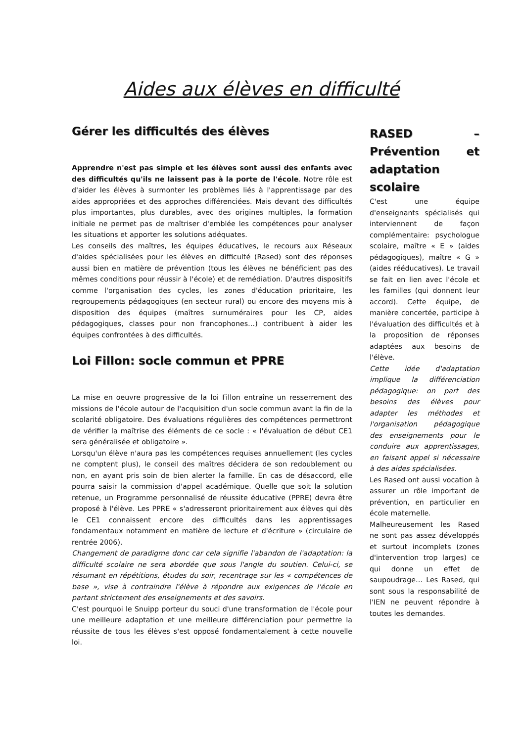Aides aux élèves en difficulté
Gérer les difficultés des élèves
Apprendre n'est pas simple et les élèves sont aussi des enfants avec des difficultés qu'ils ne laissent pas à la porte de l'école. Notre rôle est d'aider les élèves à surmonter les problèmes liés à l'apprentissage par des aides appropriées et des approches différenciées. Mais devant des difficultés plus importantes, plus durables, avec des origines multiples, la formation initiale ne permet pas de maîtriser d'emblée les compétences pour analyser les situations et apporter les solutions adéquates.
Les conseils des maîtres, les équipes éducatives, le recours aux Réseaux d'aides spécialisées pour les élèves en difficulté (Rased) sont des réponses aussi bien en matière de prévention (tous les élèves ne bénéficient pas des mêmes conditions pour réussir à l'école) et de remédiation. D'autres dispositifs comme l'organisation des cycles, les zones d'éducation prioritaire, les regroupements pédagogiques (en secteur rural) ou encore des moyens mis à disposition des équipes (maîtres surnuméraires pour les CP, aides pédagogiques, classes pour non francophones…) contribuent à aider les équipes confrontées à des difficultés.
Loi Fillon: socle commun et PPRE
La mise en oeuvre progressive de la loi Fillon entraîne un resserrement des missions de l'école autour de l'acquisition d'un socle commun avant la fin de la scolarité obligatoire. Des évaluations régulières des compétences permettront de vérifier la maîtrise des éléments de ce socle : « l'évaluation de début CE1 sera généralisée et obligatoire ».
Lorsqu'un élève n'aura pas les compétences requises annuellement (les cycles ne comptent plus), le conseil des maîtres décidera de son redoublement ou non, en ayant pris soin de bien alerter la famille. En cas de désaccord, elle pourra saisir la commission d'appel académique. Quelle que soit la solution retenue, un Programme personnalisé de réussite éducative (PPRE) devra être proposé à l'élève. Les PPRE « s'adresseront prioritairement aux élèves qui dès le CE1 connaissent encore des difficultés dans les apprentissages fondamentaux notamment en matière de lecture et d'écriture » (circulaire de rentrée 2006).
Changement de paradigme donc car cela signifie l'abandon de l'adaptation: la difficulté scolaire ne sera abordée que sous l'angle du soutien. Celui-ci, se résumant en répétitions, études du soir, recentrage sur les « compétences de base », vise à contraindre l'élève à répondre aux exigences de l'école en partant strictement des enseignements et des savoirs.
C'est pourquoi le Snuipp porteur du souci d'une transformation de l'école pour une meilleure adaptation et une meilleure différenciation pour permettre la réussite de tous les élèves s'est opposé fondamentalement à cette nouvelle loi.
RASED – Prévention et adaptation scolaire
C'est une équipe d'enseignants spécialisés qui interviennent de façon complémentaire: psychologue scolaire, maître « E » (aides pédagogiques), maître « G » (aides rééducatives). Le travail se fait en lien avec l'école et les familles (qui donnent leur accord). Cette équipe, de manière concertée, participe à l'évaluation des difficultés et à la proposition de réponses adaptées aux besoins de l'élève.
Cette idée d'adaptation implique la différenciation pédagogique: on part des besoins des élèves pour adapter les méthodes et l'organisation pédagogique des enseignements pour le conduire aux apprentissages, en faisant appel si nécessaire à des aides spécialisées.
Les Rased ont aussi vocation à assurer un rôle important de prévention, en particulier en école maternelle.
Malheureusement les Rased ne sont pas assez développés et surtout incomplets (zones d'intervention trop larges) ce qui donne un effet de saupoudrage… Les Rased, qui sont sous la responsabilité de l'IEN ne peuvent répondre à toutes les demandes.